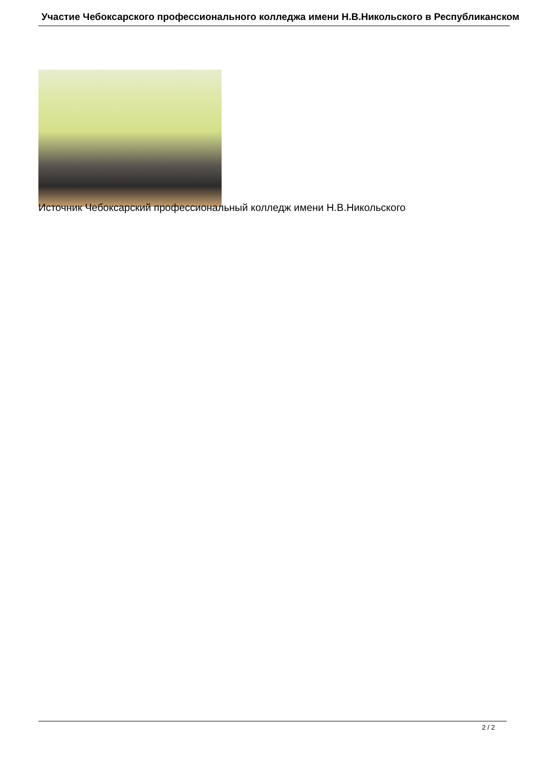Участие Чебоксарского профессионального колледжа имени Н.В.Никольского в Республиканском
Источник Чебоксарский профессиональный колледж имени Н.В.Никольского
2 / 2